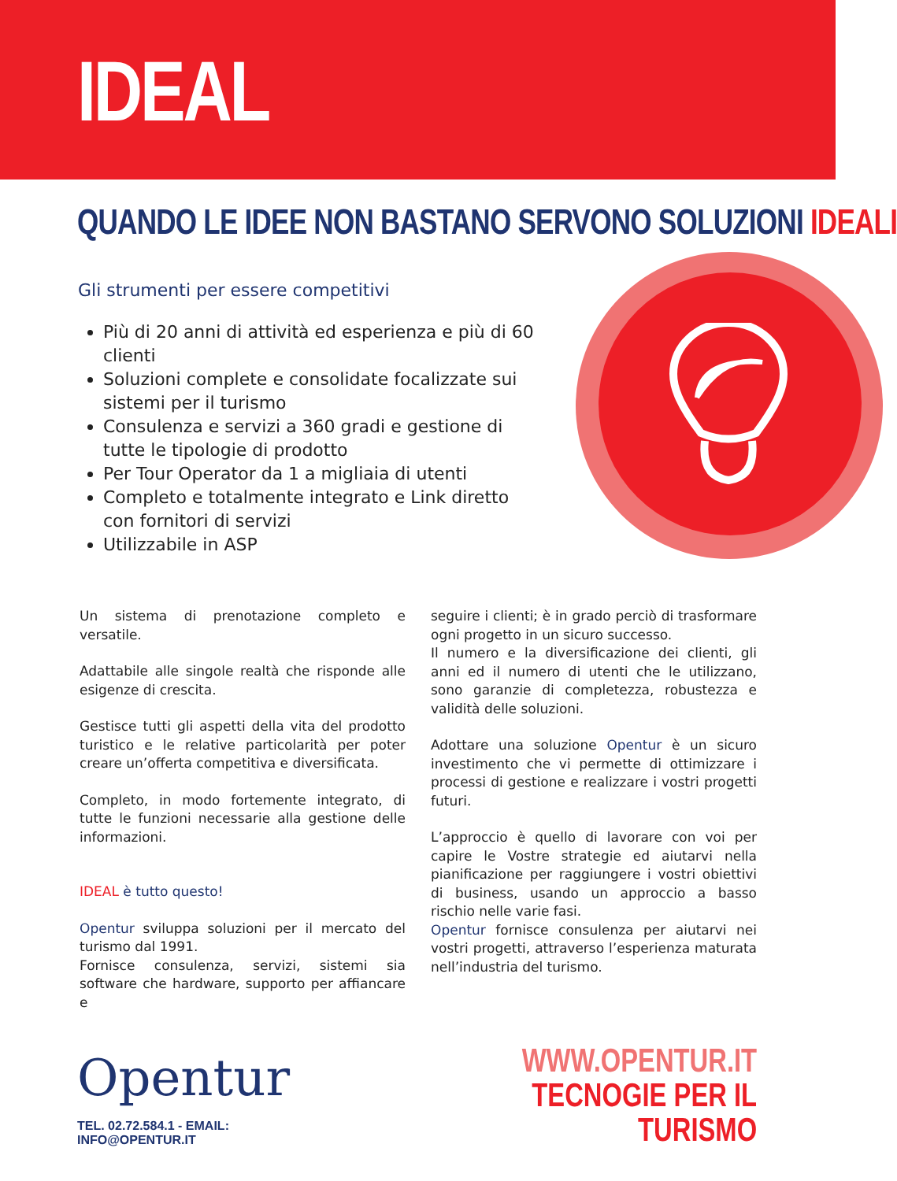IDEAL
QUANDO LE IDEE NON BASTANO SERVONO SOLUZIONI IDEALI
Gli strumenti per essere competitivi
Più di 20 anni di attività ed esperienza e più di 60 clienti
Soluzioni complete e consolidate focalizzate sui sistemi per il turismo
Consulenza e servizi a 360 gradi e gestione di tutte le tipologie di prodotto
Per Tour Operator da 1 a migliaia di utenti
Completo e totalmente integrato e Link diretto con fornitori di servizi
Utilizzabile in ASP
Un sistema di prenotazione completo e versatile.
Adattabile alle singole realtà che risponde alle esigenze di crescita.
Gestisce tutti gli aspetti della vita del prodotto turistico e le relative particolarità per poter creare un’offerta competitiva e diversificata.
Completo, in modo fortemente integrato, di tutte le funzioni necessarie alla gestione delle informazioni.
IDEAL è tutto questo!
Opentur sviluppa soluzioni per il mercato del turismo dal 1991.
Fornisce consulenza, servizi, sistemi sia software che hardware, supporto per affiancare e
seguire i clienti; è in grado perciò di trasformare ogni progetto in un sicuro successo.
Il numero e la diversificazione dei clienti, gli anni ed il numero di utenti che le utilizzano, sono garanzie di completezza, robustezza e validità delle soluzioni.
Adottare una soluzione Opentur è un sicuro investimento che vi permette di ottimizzare i processi di gestione e realizzare i vostri progetti futuri.
L’approccio è quello di lavorare con voi per capire le Vostre strategie ed aiutarvi nella pianificazione per raggiungere i vostri obiettivi di business, usando un approccio a basso rischio nelle varie fasi.
Opentur fornisce consulenza per aiutarvi nei vostri progetti, attraverso l’esperienza maturata nell’industria del turismo.
Opentur
TEL. 02.72.584.1 - EMAIL: INFO@OPENTUR.IT
WWW.OPENTUR.IT
TECNOGIE PER IL TURISMO